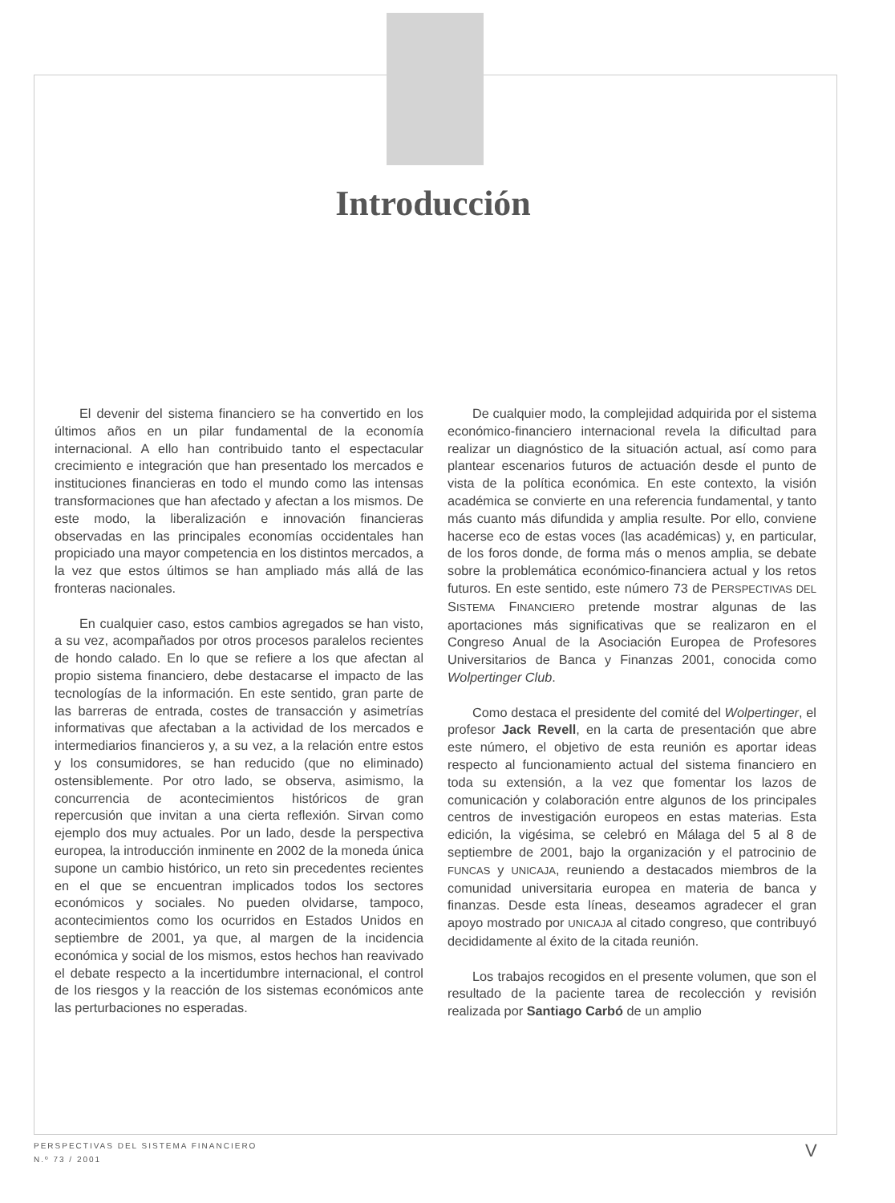Introducción
El devenir del sistema financiero se ha convertido en los últimos años en un pilar fundamental de la economía internacional. A ello han contribuido tanto el espectacular crecimiento e integración que han presentado los mercados e instituciones financieras en todo el mundo como las intensas transformaciones que han afectado y afectan a los mismos. De este modo, la liberalización e innovación financieras observadas en las principales economías occidentales han propiciado una mayor competencia en los distintos mercados, a la vez que estos últimos se han ampliado más allá de las fronteras nacionales.
En cualquier caso, estos cambios agregados se han visto, a su vez, acompañados por otros procesos paralelos recientes de hondo calado. En lo que se refiere a los que afectan al propio sistema financiero, debe destacarse el impacto de las tecnologías de la información. En este sentido, gran parte de las barreras de entrada, costes de transacción y asimetrías informativas que afectaban a la actividad de los mercados e intermediarios financieros y, a su vez, a la relación entre estos y los consumidores, se han reducido (que no eliminado) ostensiblemente. Por otro lado, se observa, asimismo, la concurrencia de acontecimientos históricos de gran repercusión que invitan a una cierta reflexión. Sirvan como ejemplo dos muy actuales. Por un lado, desde la perspectiva europea, la introducción inminente en 2002 de la moneda única supone un cambio histórico, un reto sin precedentes recientes en el que se encuentran implicados todos los sectores económicos y sociales. No pueden olvidarse, tampoco, acontecimientos como los ocurridos en Estados Unidos en septiembre de 2001, ya que, al margen de la incidencia económica y social de los mismos, estos hechos han reavivado el debate respecto a la incertidumbre internacional, el control de los riesgos y la reacción de los sistemas económicos ante las perturbaciones no esperadas.
De cualquier modo, la complejidad adquirida por el sistema económico-financiero internacional revela la dificultad para realizar un diagnóstico de la situación actual, así como para plantear escenarios futuros de actuación desde el punto de vista de la política económica. En este contexto, la visión académica se convierte en una referencia fundamental, y tanto más cuanto más difundida y amplia resulte. Por ello, conviene hacerse eco de estas voces (las académicas) y, en particular, de los foros donde, de forma más o menos amplia, se debate sobre la problemática económico-financiera actual y los retos futuros. En este sentido, este número 73 de PERSPECTIVAS DEL SISTEMA FINANCIERO pretende mostrar algunas de las aportaciones más significativas que se realizaron en el Congreso Anual de la Asociación Europea de Profesores Universitarios de Banca y Finanzas 2001, conocida como Wolpertinger Club.
Como destaca el presidente del comité del Wolpertinger, el profesor Jack Revell, en la carta de presentación que abre este número, el objetivo de esta reunión es aportar ideas respecto al funcionamiento actual del sistema financiero en toda su extensión, a la vez que fomentar los lazos de comunicación y colaboración entre algunos de los principales centros de investigación europeos en estas materias. Esta edición, la vigésima, se celebró en Málaga del 5 al 8 de septiembre de 2001, bajo la organización y el patrocinio de FUNCAS y UNICAJA, reuniendo a destacados miembros de la comunidad universitaria europea en materia de banca y finanzas. Desde esta líneas, deseamos agradecer el gran apoyo mostrado por UNICAJA al citado congreso, que contribuyó decididamente al éxito de la citada reunión.
Los trabajos recogidos en el presente volumen, que son el resultado de la paciente tarea de recolección y revisión realizada por Santiago Carbó de un amplio
PERSPECTIVAS DEL SISTEMA FINANCIERO
N.º 73 / 2001
V